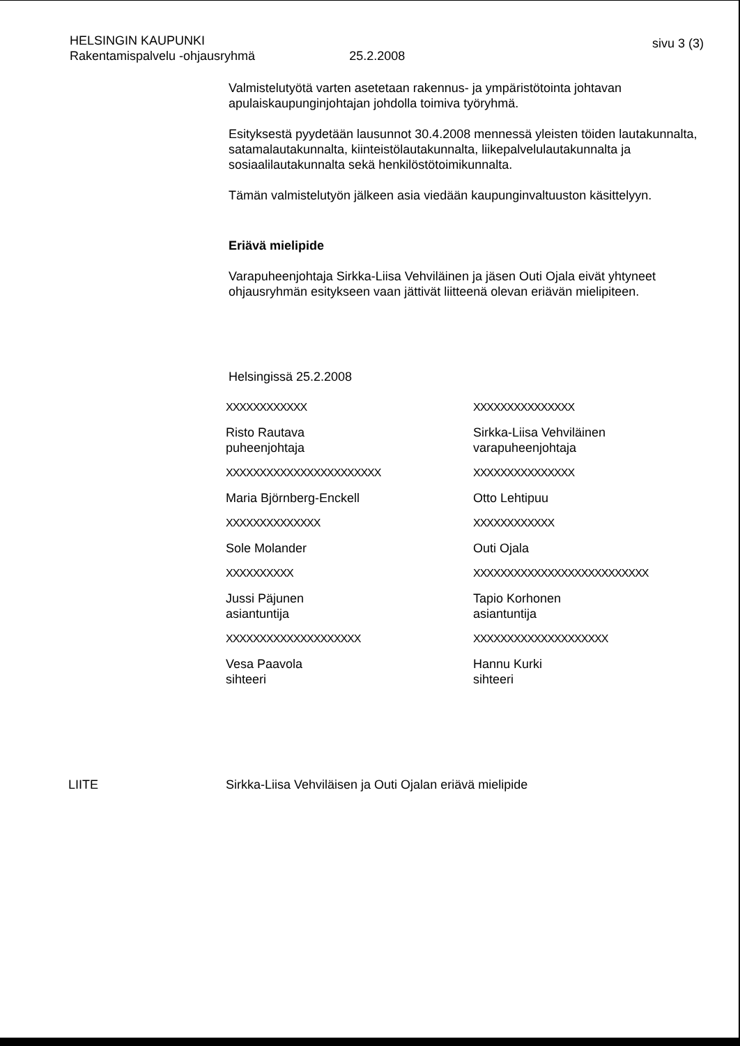HELSINGIN KAUPUNKI
Rakentamispalvelu -ohjausryhmä 25.2.2008
sivu 3 (3)
Valmistelutyötä varten asetetaan rakennus- ja ympäristötointa johtavan apulaiskaupunginjohtajan johdolla toimiva työryhmä.
Esityksestä pyydetään lausunnot 30.4.2008 mennessä yleisten töiden lautakunnalta, satamalautakunnalta, kiinteistölautakunnalta, liikepalvelulautakunnalta ja sosiaalilautakunnalta sekä henkilöstötoimikunnalta.
Tämän valmistelutyön jälkeen asia viedään kaupunginvaltuuston käsittelyyn.
Eriävä mielipide
Varapuheenjohtaja Sirkka-Liisa Vehviläinen ja jäsen Outi Ojala eivät yhtyneet ohjausryhmän esitykseen vaan jättivät liitteenä olevan eriävän mielipiteen.
Helsingissä 25.2.2008
XXXXXXXXXXXX
Risto Rautava
puheenjohtaja
XXXXXXXXXXXXXXX
Sirkka-Liisa Vehviläinen
varapuheenjohtaja
XXXXXXXXXXXXXXXXXXXXXXX
Maria Björnberg-Enckell
XXXXXXXXXXXXXXX
Otto Lehtipuu
XXXXXXXXXXXXXX
Sole Molander
XXXXXXXXXXXX
Outi Ojala
XXXXXXXXXX
Jussi Päjunen
asiantuntija
XXXXXXXXXXXXXXXXXXXXXXXXXX
Tapio Korhonen
asiantuntija
XXXXXXXXXXXXXXXXXXXX
Vesa Paavola
sihteeri
XXXXXXXXXXXXXXXXXXXX
Hannu Kurki
sihteeri
LIITE Sirkka-Liisa Vehviläisen ja Outi Ojalan eriävä mielipide